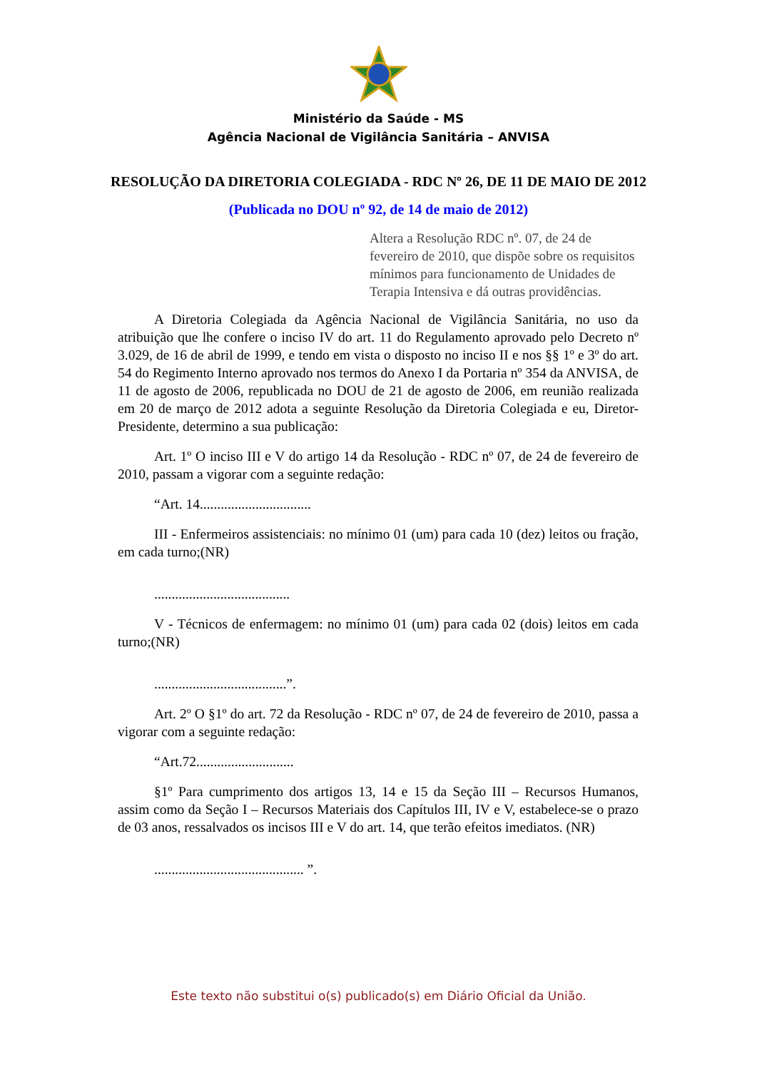Ministério da Saúde - MS
Agência Nacional de Vigilância Sanitária – ANVISA
RESOLUÇÃO DA DIRETORIA COLEGIADA - RDC Nº 26, DE 11 DE MAIO DE 2012
(Publicada no DOU nº 92, de 14 de maio de 2012)
Altera a Resolução RDC nº. 07, de 24 de fevereiro de 2010, que dispõe sobre os requisitos mínimos para funcionamento de Unidades de Terapia Intensiva e dá outras providências.
A Diretoria Colegiada da Agência Nacional de Vigilância Sanitária, no uso da atribuição que lhe confere o inciso IV do art. 11 do Regulamento aprovado pelo Decreto nº 3.029, de 16 de abril de 1999, e tendo em vista o disposto no inciso II e nos §§ 1º e 3º do art. 54 do Regimento Interno aprovado nos termos do Anexo I da Portaria nº 354 da ANVISA, de 11 de agosto de 2006, republicada no DOU de 21 de agosto de 2006, em reunião realizada em 20 de março de 2012 adota a seguinte Resolução da Diretoria Colegiada e eu, Diretor-Presidente, determino a sua publicação:
Art. 1º O inciso III e V do artigo 14 da Resolução - RDC nº 07, de 24 de fevereiro de 2010, passam a vigorar com a seguinte redação:
“Art. 14................................
III - Enfermeiros assistenciais: no mínimo 01 (um) para cada 10 (dez) leitos ou fração, em cada turno;(NR)
.......................................
V - Técnicos de enfermagem: no mínimo 01 (um) para cada 02 (dois) leitos em cada turno;(NR)
......................................”.
Art. 2º O §1º do art. 72 da Resolução - RDC nº 07, de 24 de fevereiro de 2010, passa a vigorar com a seguinte redação:
“Art.72............................
§1º Para cumprimento dos artigos 13, 14 e 15 da Seção III – Recursos Humanos, assim como da Seção I – Recursos Materiais dos Capítulos III, IV e V, estabelece-se o prazo de 03 anos, ressalvados os incisos III e V do art. 14, que terão efeitos imediatos. (NR)
........................................... ”.
Este texto não substitui o(s) publicado(s) em Diário Oficial da União.